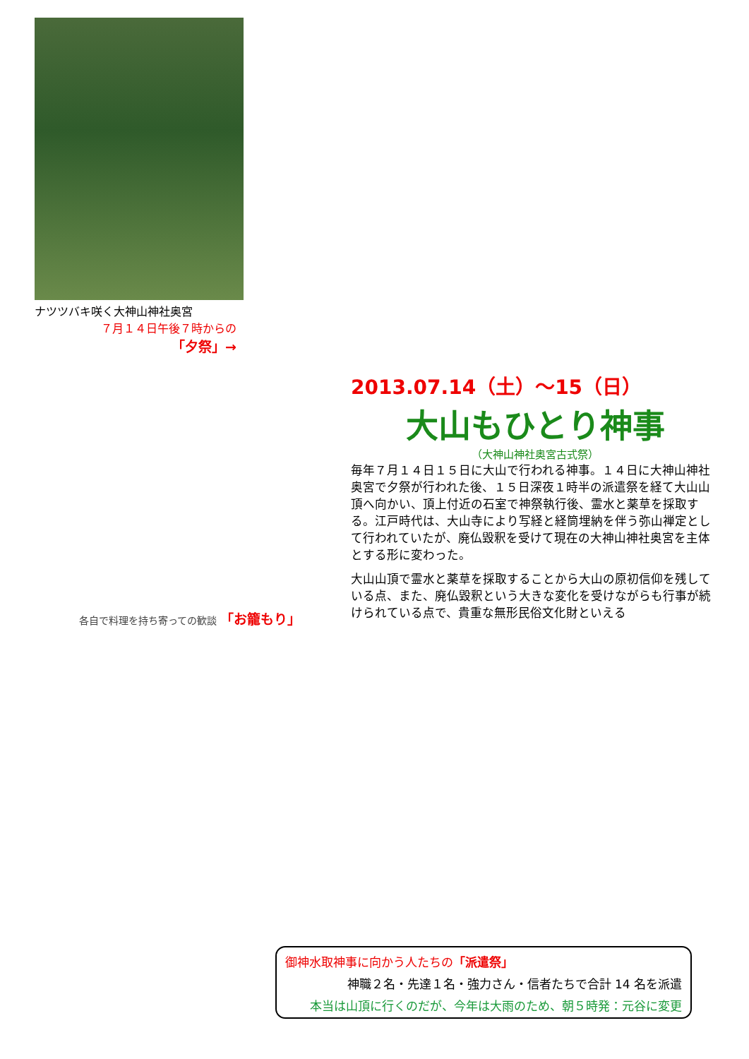ナツツバキ咲く大神山神社奥宮
７月１４日午後７時からの
「夕祭」→
各自で料理を持ち寄っての歓談 「お籠もり」
2013.07.14（土）～15（日）
大山もひとり神事
（大神山神社奥宮古式祭）
毎年７月１４日１５日に大山で行われる神事。１４日に大神山神社奥宮で夕祭が行われた後、１５日深夜１時半の派遣祭を経て大山山頂へ向かい、頂上付近の石室で神祭執行後、霊水と薬草を採取する。江戸時代は、大山寺により写経と経筒埋納を伴う弥山禅定として行われていたが、廃仏毀釈を受けて現在の大神山神社奥宮を主体とする形に変わった。
大山山頂で霊水と薬草を採取することから大山の原初信仰を残している点、また、廃仏毀釈という大きな変化を受けながらも行事が続けられている点で、貴重な無形民俗文化財といえる
御神水取神事に向かう人たちの「派遣祭」
神職２名・先達１名・強力さん・信者たちで合計 14 名を派遣
本当は山頂に行くのだが、今年は大雨のため、朝５時発：元谷に変更